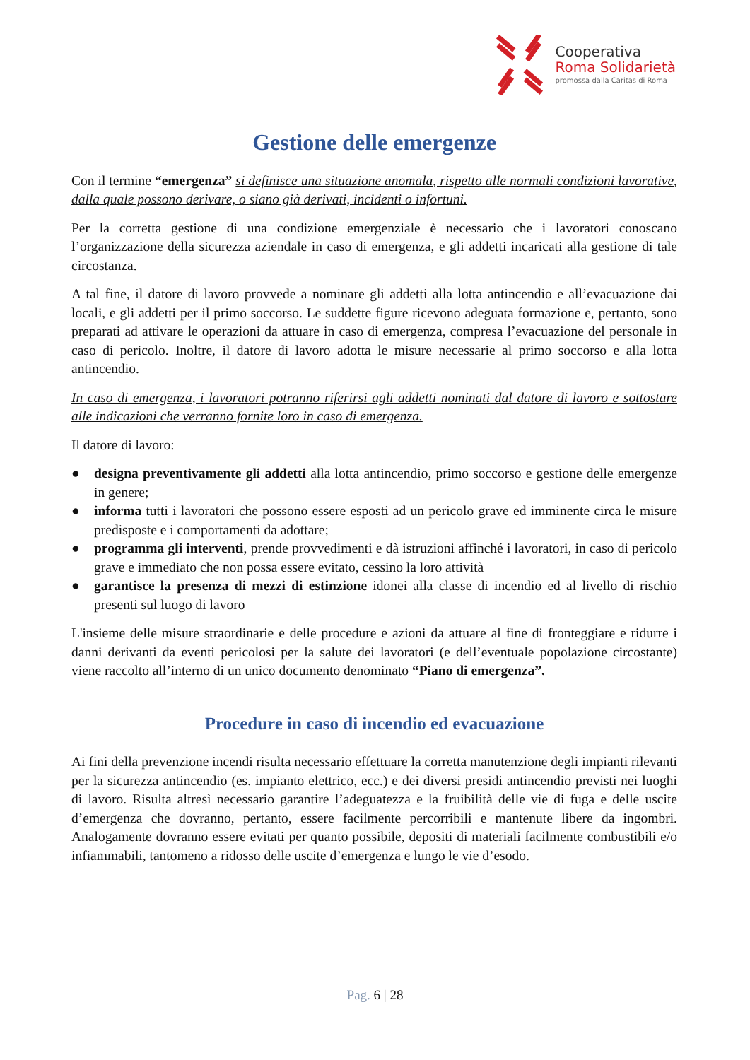Cooperativa
Roma Solidarietà
promossa dalla Caritas di Roma
Gestione delle emergenze
Con il termine “emergenza” si definisce una situazione anomala, rispetto alle normali condizioni lavorative, dalla quale possono derivare, o siano già derivati, incidenti o infortuni.
Per la corretta gestione di una condizione emergenziale è necessario che i lavoratori conoscano l’organizzazione della sicurezza aziendale in caso di emergenza, e gli addetti incaricati alla gestione di tale circostanza.
A tal fine, il datore di lavoro provvede a nominare gli addetti alla lotta antincendio e all’evacuazione dai locali, e gli addetti per il primo soccorso. Le suddette figure ricevono adeguata formazione e, pertanto, sono preparati ad attivare le operazioni da attuare in caso di emergenza, compresa l’evacuazione del personale in caso di pericolo. Inoltre, il datore di lavoro adotta le misure necessarie al primo soccorso e alla lotta antincendio.
In caso di emergenza, i lavoratori potranno riferirsi agli addetti nominati dal datore di lavoro e sottostare alle indicazioni che verranno fornite loro in caso di emergenza.
Il datore di lavoro:
● designa preventivamente gli addetti alla lotta antincendio, primo soccorso e gestione delle emergenze in genere;
● informa tutti i lavoratori che possono essere esposti ad un pericolo grave ed imminente circa le misure predisposte e i comportamenti da adottare;
● programma gli interventi, prende provvedimenti e dà istruzioni affinché i lavoratori, in caso di pericolo grave e immediato che non possa essere evitato, cessino la loro attività
● garantisce la presenza di mezzi di estinzione idonei alla classe di incendio ed al livello di rischio presenti sul luogo di lavoro
L'insieme delle misure straordinarie e delle procedure e azioni da attuare al fine di fronteggiare e ridurre i danni derivanti da eventi pericolosi per la salute dei lavoratori (e dell’eventuale popolazione circostante) viene raccolto all’interno di un unico documento denominato “Piano di emergenza”.
Procedure in caso di incendio ed evacuazione
Ai fini della prevenzione incendi risulta necessario effettuare la corretta manutenzione degli impianti rilevanti per la sicurezza antincendio (es. impianto elettrico, ecc.) e dei diversi presidi antincendio previsti nei luoghi di lavoro. Risulta altresì necessario garantire l’adeguatezza e la fruibilità delle vie di fuga e delle uscite d’emergenza che dovranno, pertanto, essere facilmente percorribili e mantenute libere da ingombri. Analogamente dovranno essere evitati per quanto possibile, depositi di materiali facilmente combustibili e/o infiammabili, tantomeno a ridosso delle uscite d’emergenza e lungo le vie d’esodo.
Pag. 6 | 28